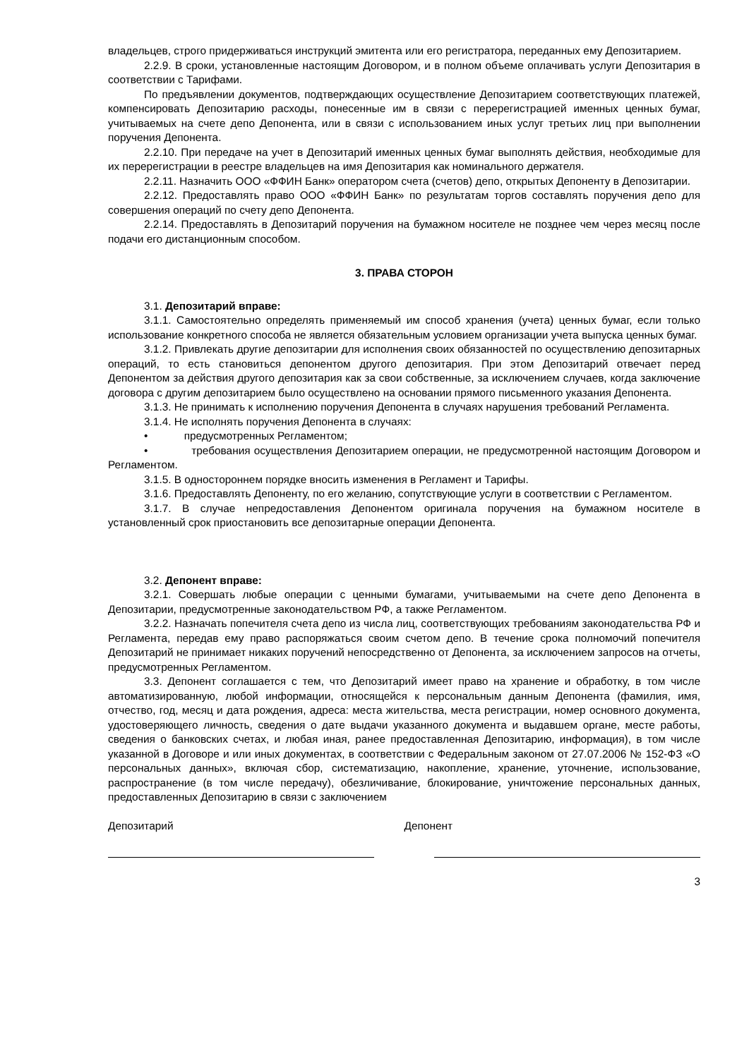владельцев, строго придерживаться инструкций эмитента или его регистратора, переданных ему Депозитарием.
2.2.9. В сроки, установленные настоящим Договором, и в полном объеме оплачивать услуги Депозитария в соответствии с Тарифами.
По предъявлении документов, подтверждающих осуществление Депозитарием соответствующих платежей, компенсировать Депозитарию расходы, понесенные им в связи с перерегистрацией именных ценных бумаг, учитываемых на счете депо Депонента, или в связи с использованием иных услуг третьих лиц при выполнении поручения Депонента.
2.2.10. При передаче на учет в Депозитарий именных ценных бумаг выполнять действия, необходимые для их перерегистрации в реестре владельцев на имя Депозитария как номинального держателя.
2.2.11. Назначить ООО «ФФИН Банк» оператором счета (счетов) депо, открытых Депоненту в Депозитарии.
2.2.12. Предоставлять право ООО «ФФИН Банк» по результатам торгов составлять поручения депо для совершения операций по счету депо Депонента.
2.2.14. Предоставлять в Депозитарий поручения на бумажном носителе не позднее чем через месяц после подачи его дистанционным способом.
3. ПРАВА СТОРОН
3.1. Депозитарий вправе:
3.1.1. Самостоятельно определять применяемый им способ хранения (учета) ценных бумаг, если только использование конкретного способа не является обязательным условием организации учета выпуска ценных бумаг.
3.1.2. Привлекать другие депозитарии для исполнения своих обязанностей по осуществлению депозитарных операций, то есть становиться депонентом другого депозитария. При этом Депозитарий отвечает перед Депонентом за действия другого депозитария как за свои собственные, за исключением случаев, когда заключение договора с другим депозитарием было осуществлено на основании прямого письменного указания Депонента.
3.1.3. Не принимать к исполнению поручения Депонента в случаях нарушения требований Регламента.
3.1.4. Не исполнять поручения Депонента в случаях:
• предусмотренных Регламентом;
• требования осуществления Депозитарием операции, не предусмотренной настоящим Договором и Регламентом.
3.1.5. В одностороннем порядке вносить изменения в Регламент и Тарифы.
3.1.6. Предоставлять Депоненту, по его желанию, сопутствующие услуги в соответствии с Регламентом.
3.1.7. В случае непредоставления Депонентом оригинала поручения на бумажном носителе в установленный срок приостановить все депозитарные операции Депонента.
3.2. Депонент вправе:
3.2.1. Совершать любые операции с ценными бумагами, учитываемыми на счете депо Депонента в Депозитарии, предусмотренные законодательством РФ, а также Регламентом.
3.2.2. Назначать попечителя счета депо из числа лиц, соответствующих требованиям законодательства РФ и Регламента, передав ему право распоряжаться своим счетом депо. В течение срока полномочий попечителя Депозитарий не принимает никаких поручений непосредственно от Депонента, за исключением запросов на отчеты, предусмотренных Регламентом.
3.3. Депонент соглашается с тем, что Депозитарий имеет право на хранение и обработку, в том числе автоматизированную, любой информации, относящейся к персональным данным Депонента (фамилия, имя, отчество, год, месяц и дата рождения, адреса: места жительства, места регистрации, номер основного документа, удостоверяющего личность, сведения о дате выдачи указанного документа и выдавшем органе, месте работы, сведения о банковских счетах, и любая иная, ранее предоставленная Депозитарию, информация), в том числе указанной в Договоре и или иных документах, в соответствии с Федеральным законом от 27.07.2006 № 152-ФЗ «О персональных данных», включая сбор, систематизацию, накопление, хранение, уточнение, использование, распространение (в том числе передачу), обезличивание, блокирование, уничтожение персональных данных, предоставленных Депозитарию в связи с заключением
Депозитарий Депонент
3